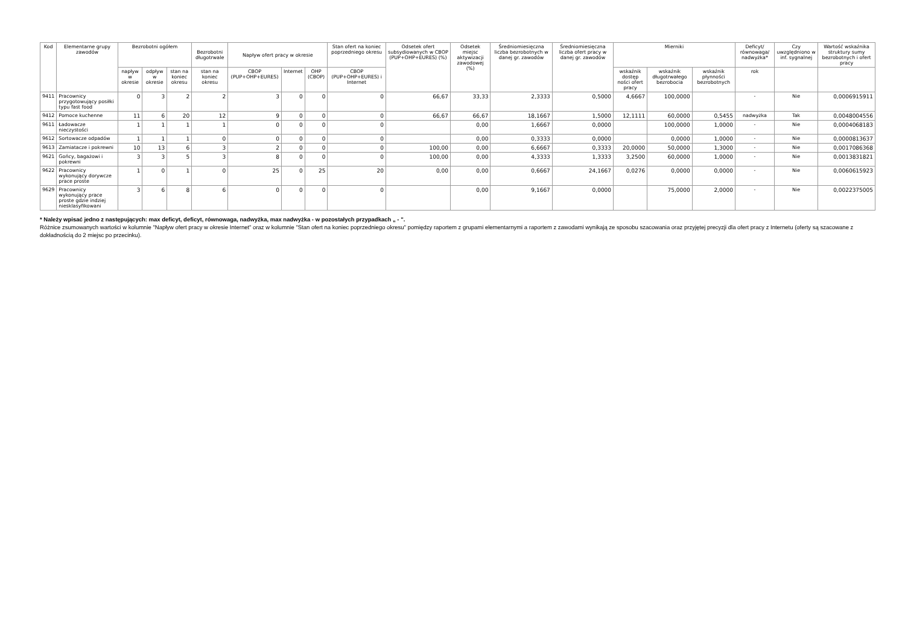| Kod | Elementarne grupy zawodów | Bezrobotni ogółem | | | Bezrobotni długotrwale | Napływ ofert pracy w okresie | | | Stan ofert na koniec poprzedniego okresu | Odsetek ofert subsydiowanych w CBOP (PUP+OHP+EURES) (%) | Odsetek miejsc aktywizacji zawodowej (%) | Średniomiesięczna liczba bezrobotnych w danej gr. zawodów | Średniomiesięczna liczba ofert pracy w danej gr. zawodów | Mierniki | | | Deficyt/ równowaga/ nadwyżka* | Czy uwzględniono w inf. sygnalnej | Wartość wskaźnika struktury sumy bezrobotnych i ofert pracy |
| --- | --- | --- | --- | --- | --- | --- | --- | --- | --- | --- | --- | --- | --- | --- | --- | --- | --- | --- | --- |
| | | napływ w okresie | odpływ w okresie | stan na koniec okresu | stan na koniec okresu | CBOP (PUP+OHP+EURES) | Internet | OHP (CBOP) | CBOP (PUP+OHP+EURES) i Internet | | | | | wskaźnik dostęp ności ofert pracy | wskaźnik długotrwałego bezrobocia | wskaźnik płynności bezrobotnych | rok | | |
| 9411 | Pracownicy przygotowujący posiłki typu fast food | 0 | 3 | 2 | 2 | 3 | 0 | 0 | 0 | 66,67 | 33,33 | 2,3333 | 0,5000 | 4,6667 | 100,0000 | | - | Nie | 0,0006915911 |
| 9412 | Pomoce kuchenne | 11 | 6 | 20 | 12 | 9 | 0 | 0 | 0 | 66,67 | 66,67 | 18,1667 | 1,5000 | 12,1111 | 60,0000 | 0,5455 | nadwyżka | Tak | 0,0048004556 |
| 9611 | Ładowacze nieczystości | 1 | 1 | 1 | 1 | 0 | 0 | 0 | 0 | | 0,00 | 1,6667 | 0,0000 | | 100,0000 | 1,0000 | - | Nie | 0,0004068183 |
| 9612 | Sortowacze odpadów | 1 | 1 | 1 | 0 | 0 | 0 | 0 | 0 | | 0,00 | 0,3333 | 0,0000 | | 0,0000 | 1,0000 | - | Nie | 0,0000813637 |
| 9613 | Zamiatacze i pokrewni | 10 | 13 | 6 | 3 | 2 | 0 | 0 | 0 | 100,00 | 0,00 | 6,6667 | 0,3333 | 20,0000 | 50,0000 | 1,3000 | - | Nie | 0,0017086368 |
| 9621 | Gońcy, bagażowi i pokrewni | 3 | 3 | 5 | 3 | 8 | 0 | 0 | 0 | 100,00 | 0,00 | 4,3333 | 1,3333 | 3,2500 | 60,0000 | 1,0000 | - | Nie | 0,0013831821 |
| 9622 | Pracownicy wykonujący dorywcze prace proste | 1 | 0 | 1 | 0 | 25 | 0 | 25 | 20 | 0,00 | 0,00 | 0,6667 | 24,1667 | 0,0276 | 0,0000 | 0,0000 | - | Nie | 0,0060615923 |
| 9629 | Pracownicy wykonujący prace proste gdzie indziej niesklasyfikowani | 3 | 6 | 8 | 6 | 0 | 0 | 0 | 0 | | 0,00 | 9,1667 | 0,0000 | | 75,0000 | 2,0000 | - | Nie | 0,0022375005 |
* Należy wpisać jedno z następujących: max deficyt, deficyt, równowaga, nadwyżka, max nadwyżka - w pozostałych przypadkach „ - ".
Różnice zsumowanych wartości w kolumnie "Napływ ofert pracy w okresie Internet" oraz w kolumnie "Stan ofert na koniec poprzedniego okresu" pomiędzy raportem z grupami elementarnymi a raportem z zawodami wynikają ze sposobu szacowania oraz przyjętej precyzji dla ofert pracy z Internetu (oferty są szacowane z dokładnością do 2 miejsc po przecinku).